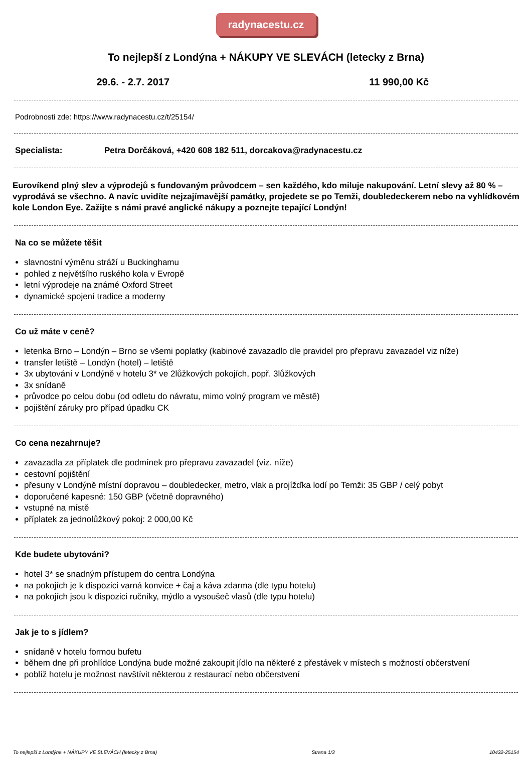radynacestu.cz
To nejlepší z Londýna + NÁKUPY VE SLEVÁCH (letecky z Brna)
29.6. - 2.7. 2017 11 990,00 Kč
Podrobnosti zde: https://www.radynacestu.cz/t/25154/
Specialista: Petra Dorčáková, +420 608 182 511, dorcakova@radynacestu.cz
Eurovíkend plný slev a výprodejů s fundovaným průvodcem – sen každého, kdo miluje nakupování. Letní slevy až 80 % – vyprodává se všechno. A navíc uvidíte nejzajímavější památky, projedete se po Temži, doubledeckerem nebo na vyhlídkovém kole London Eye. Zažijte s námi pravé anglické nákupy a poznejte tepající Londýn!
Na co se můžete těšit
slavnostní výměnu stráží u Buckinghamu
pohled z největšího ruského kola v Evropě
letní výprodeje na známé Oxford Street
dynamické spojení tradice a moderny
Co už máte v ceně?
letenka Brno – Londýn – Brno se všemi poplatky (kabinové zavazadlo dle pravidel pro přepravu zavazadel viz níže)
transfer letiště – Londýn (hotel) – letiště
3x ubytování v Londýně v hotelu 3* ve 2lůžkových pokojích, popř. 3lůžkových
3x snídaně
průvodce po celou dobu (od odletu do návratu, mimo volný program ve městě)
pojištění záruky pro případ úpadku CK
Co cena nezahrnuje?
zavazadla za příplatek dle podmínek pro přepravu zavazadel (viz. níže)
cestovní pojištění
přesuny v Londýně místní dopravou – doubledecker, metro, vlak a projížďka lodí po Temži: 35 GBP / celý pobyt
doporučené kapesné: 150 GBP (včetně dopravného)
vstupné na místě
příplatek za jednolůžkový pokoj: 2 000,00 Kč
Kde budete ubytováni?
hotel 3* se snadným přístupem do centra Londýna
na pokojích je k dispozici varná konvice + čaj a káva zdarma (dle typu hotelu)
na pokojích jsou k dispozici ručníky, mýdlo a vysoušeč vlasů (dle typu hotelu)
Jak je to s jídlem?
snídaně v hotelu formou bufetu
během dne při prohlídce Londýna bude možné zakoupit jídlo na některé z přestávek v místech s možností občerstvení
poblíž hotelu je možnost navštívit některou z restaurací nebo občerstvení
To nejlepší z Londýna + NÁKUPY VE SLEVÁCH (letecky z Brna) Strana 1/3 10432-25154